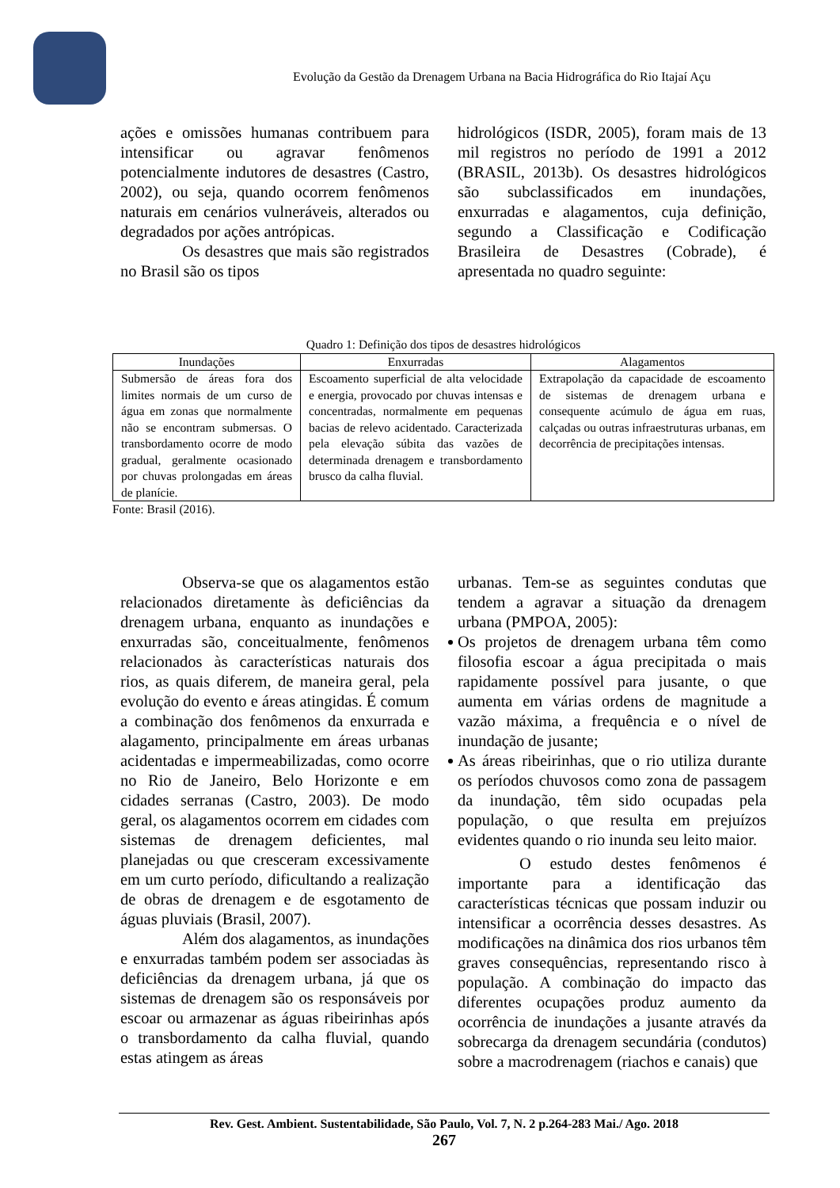Evolução da Gestão da Drenagem Urbana na Bacia Hidrográfica do Rio Itajaí Açu
ações e omissões humanas contribuem para intensificar ou agravar fenômenos potencialmente indutores de desastres (Castro, 2002), ou seja, quando ocorrem fenômenos naturais em cenários vulneráveis, alterados ou degradados por ações antrópicas.
Os desastres que mais são registrados no Brasil são os tipos
hidrológicos (ISDR, 2005), foram mais de 13 mil registros no período de 1991 a 2012 (BRASIL, 2013b). Os desastres hidrológicos são subclassificados em inundações, enxurradas e alagamentos, cuja definição, segundo a Classificação e Codificação Brasileira de Desastres (Cobrade), é apresentada no quadro seguinte:
Quadro 1: Definição dos tipos de desastres hidrológicos
| Inundações | Enxurradas | Alagamentos |
| --- | --- | --- |
| Submersão de áreas fora dos limites normais de um curso de água em zonas que normalmente não se encontram submersas. O transbordamento ocorre de modo gradual, geralmente ocasionado por chuvas prolongadas em áreas de planície. | Escoamento superficial de alta velocidade e energia, provocado por chuvas intensas e concentradas, normalmente em pequenas bacias de relevo acidentado. Caracterizada pela elevação súbita das vazões de determinada drenagem e transbordamento brusco da calha fluvial. | Extrapolação da capacidade de escoamento de sistemas de drenagem urbana e consequente acúmulo de água em ruas, calçadas ou outras infraestruturas urbanas, em decorrência de precipitações intensas. |
Fonte: Brasil (2016).
Observa-se que os alagamentos estão relacionados diretamente às deficiências da drenagem urbana, enquanto as inundações e enxurradas são, conceitualmente, fenômenos relacionados às características naturais dos rios, as quais diferem, de maneira geral, pela evolução do evento e áreas atingidas. É comum a combinação dos fenômenos da enxurrada e alagamento, principalmente em áreas urbanas acidentadas e impermeabilizadas, como ocorre no Rio de Janeiro, Belo Horizonte e em cidades serranas (Castro, 2003). De modo geral, os alagamentos ocorrem em cidades com sistemas de drenagem deficientes, mal planejadas ou que cresceram excessivamente em um curto período, dificultando a realização de obras de drenagem e de esgotamento de águas pluviais (Brasil, 2007).
Além dos alagamentos, as inundações e enxurradas também podem ser associadas às deficiências da drenagem urbana, já que os sistemas de drenagem são os responsáveis por escoar ou armazenar as águas ribeirinhas após o transbordamento da calha fluvial, quando estas atingem as áreas
urbanas. Tem-se as seguintes condutas que tendem a agravar a situação da drenagem urbana (PMPOA, 2005):
Os projetos de drenagem urbana têm como filosofia escoar a água precipitada o mais rapidamente possível para jusante, o que aumenta em várias ordens de magnitude a vazão máxima, a frequência e o nível de inundação de jusante;
As áreas ribeirinhas, que o rio utiliza durante os períodos chuvosos como zona de passagem da inundação, têm sido ocupadas pela população, o que resulta em prejuízos evidentes quando o rio inunda seu leito maior.
O estudo destes fenômenos é importante para a identificação das características técnicas que possam induzir ou intensificar a ocorrência desses desastres. As modificações na dinâmica dos rios urbanos têm graves consequências, representando risco à população. A combinação do impacto das diferentes ocupações produz aumento da ocorrência de inundações a jusante através da sobrecarga da drenagem secundária (condutos) sobre a macrodrenagem (riachos e canais) que
Rev. Gest. Ambient. Sustentabilidade, São Paulo, Vol. 7, N. 2 p.264-283 Mai./ Ago. 2018
267